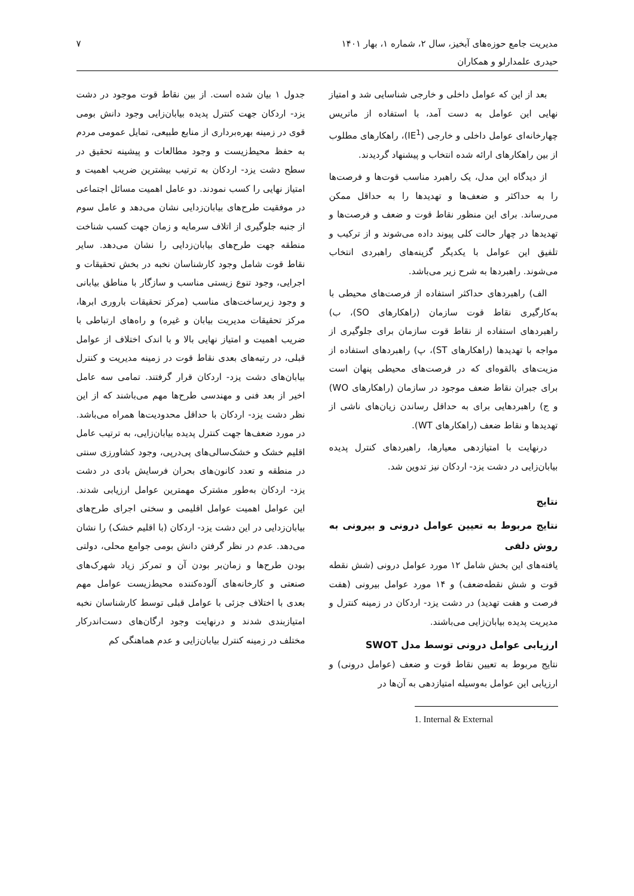مدیریت جامع حوزه‌های آبخیز، سال ۲، شماره ۱، بهار ۱۴۰۱
حیدری علمدارلو و همکاران
۷
بعد از این که عوامل داخلی و خارجی شناسایی شد و امتیاز نهایی این عوامل به دست آمد، با استفاده از ماتریس چهارخانه‌ای عوامل داخلی و خارجی (IE<sup>1</sup>)، راهکارهای مطلوب از بین راهکارهای ارائه شده انتخاب و پیشنهاد گردیدند.
از دیدگاه این مدل، یک راهبرد مناسب قوت‌ها و فرصت‌ها را به حداکثر و ضعف‌ها و تهدیدها را به حداقل ممکن می‌رساند. برای این منظور نقاط قوت و ضعف و فرصت‌ها و تهدیدها در چهار حالت کلی پیوند داده می‌شوند و از ترکیب و تلفیق این عوامل با یکدیگر گزینه‌های راهبردی انتخاب می‌شوند. راهبردها به شرح زیر می‌باشد.
الف) راهبردهای حداکثر استفاده از فرصت‌های محیطی با به‌کارگیری نقاط قوت سازمان (راهکارهای SO)، ب) راهبردهای استفاده از نقاط قوت سازمان برای جلوگیری از مواجه با تهدیدها (راهکارهای ST)، پ) راهبردهای استفاده از مزیت‌های بالقوه‌ای که در فرصت‌های محیطی پنهان است برای جبران نقاط ضعف موجود در سازمان (راهکارهای WO) و ج) راهبردهایی برای به حداقل رساندن زیان‌های ناشی از تهدیدها و نقاط ضعف (راهکارهای WT).
درنهایت با امتیازدهی معیارها، راهبردهای کنترل پدیده بیابان‌زایی در دشت یزد- اردکان نیز تدوین شد.
نتایج
نتایج مربوط به تعیین عوامل درونی و بیرونی به روش دلفی
یافته‌های این بخش شامل ۱۲ مورد عوامل درونی (شش نقطه قوت و شش نقطه‌ضعف) و ۱۴ مورد عوامل بیرونی (هفت فرصت و هفت تهدید) در دشت یزد- اردکان در زمینه کنترل و مدیریت پدیده بیابان‌زایی می‌باشند.
ارزیابی عوامل درونی توسط مدل SWOT
نتایج مربوط به تعیین نقاط قوت و ضعف (عوامل درونی) و ارزیابی این عوامل به‌وسیله امتیازدهی به آن‌ها در
1. Internal & External
جدول ۱ بیان شده است. از بین نقاط قوت موجود در دشت یزد- اردکان جهت کنترل پدیده بیابان‌زایی وجود دانش بومی قوی در زمینه بهره‌برداری از منابع طبیعی، تمایل عمومی مردم به حفظ محیط‌زیست و وجود مطالعات و پیشینه تحقیق در سطح دشت یزد- اردکان به ترتیب بیشترین ضریب اهمیت و امتیاز نهایی را کسب نمودند. دو عامل اهمیت مسائل اجتماعی در موفقیت طرح‌های بیابان‌زدایی نشان می‌دهد و عامل سوم از جنبه جلوگیری از اتلاف سرمایه و زمان جهت کسب شناخت منطقه جهت طرح‌های بیابان‌زدایی را نشان می‌دهد. سایر نقاط قوت شامل وجود کارشناسان نخبه در بخش تحقیقات و اجرایی، وجود تنوع زیستی مناسب و سازگار با مناطق بیابانی و وجود زیرساخت‌های مناسب (مرکز تحقیقات باروری ابرها، مرکز تحقیقات مدیریت بیابان و غیره) و راه‌های ارتباطی با ضریب اهمیت و امتیاز نهایی بالا و با اندک اختلاف از عوامل قبلی، در رتبه‌های بعدی نقاط قوت در زمینه مدیریت و کنترل بیابان‌های دشت یزد- اردکان قرار گرفتند. تمامی سه عامل اخیر از بعد فنی و مهندسی طرح‌ها مهم می‌باشند که از این نظر دشت یزد- اردکان با حداقل محدودیت‌ها همراه می‌باشد. در مورد ضعف‌ها جهت کنترل پدیده بیابان‌زایی، به ترتیب عامل اقلیم خشک و خشک‌سالی‌های پی‌درپی، وجود کشاورزی سنتی در منطقه و تعدد کانون‌های بحران فرسایش بادی در دشت یزد- اردکان به‌طور مشترک مهمترین عوامل ارزیابی شدند. این عوامل اهمیت عوامل اقلیمی و سختی اجرای طرح‌های بیابان‌زدایی در این دشت یزد- اردکان (با اقلیم خشک) را نشان می‌دهد. عدم در نظر گرفتن دانش بومی جوامع محلی، دولتی بودن طرح‌ها و زمان‌بر بودن آن و تمرکز زیاد شهرک‌های صنعتی و کارخانه‌های آلوده‌کننده محیط‌زیست عوامل مهم بعدی با اختلاف جزئی با عوامل قبلی توسط کارشناسان نخبه امتیازبندی شدند و درنهایت وجود ارگان‌های دست‌اندرکار مختلف در زمینه کنترل بیابان‌زایی و عدم هماهنگی کم